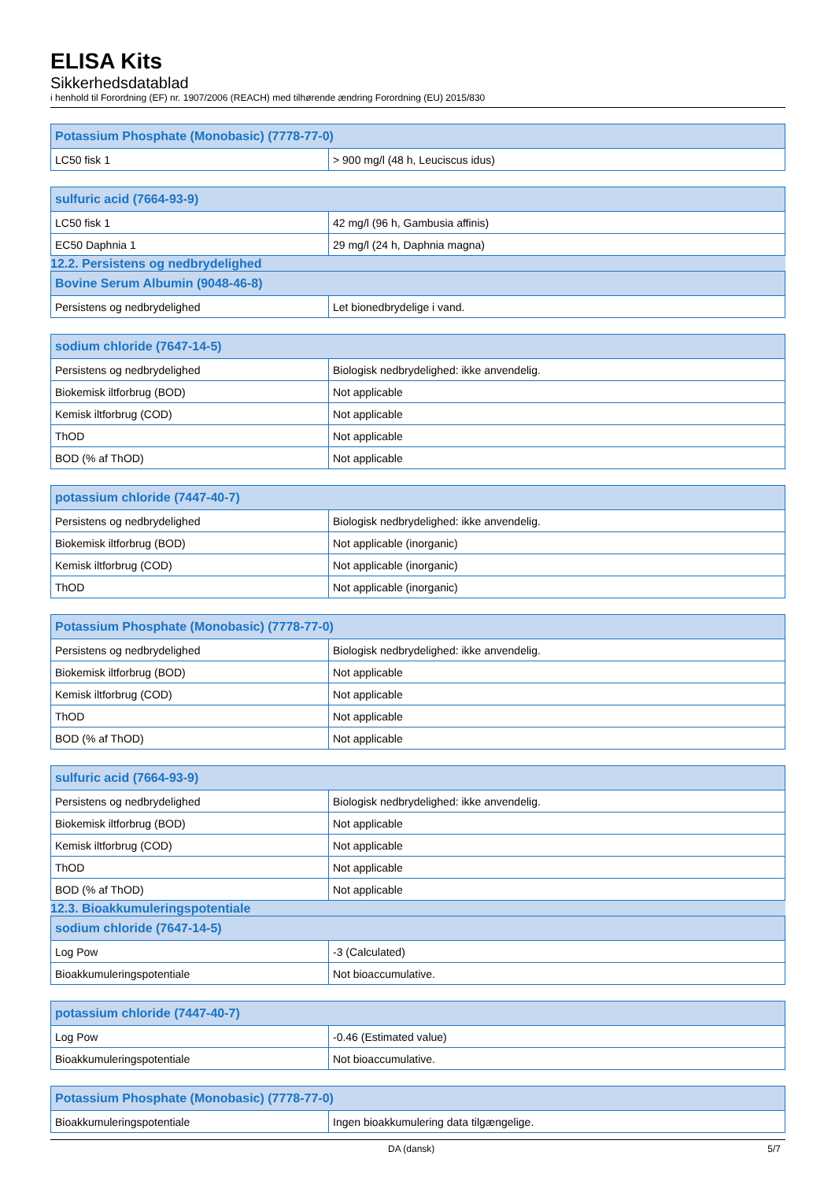ELISA Kits
Sikkerhedsdatablad
i henhold til Forordning (EF) nr. 1907/2006 (REACH) med tilhørende ændring Forordning (EU) 2015/830
| Potassium Phosphate (Monobasic) (7778-77-0) | |
| --- | --- |
| LC50 fisk 1 | > 900 mg/l (48 h, Leuciscus idus) |
| sulfuric acid (7664-93-9) | |
| --- | --- |
| LC50 fisk 1 | 42 mg/l (96 h, Gambusia affinis) |
| EC50 Daphnia 1 | 29 mg/l (24 h, Daphnia magna) |
12.2. Persistens og nedbrydelighed
| Bovine Serum Albumin (9048-46-8) | |
| --- | --- |
| Persistens og nedbrydelighed | Let bionedbrydelige i vand. |
| sodium chloride (7647-14-5) | |
| --- | --- |
| Persistens og nedbrydelighed | Biologisk nedbrydelighed: ikke anvendelig. |
| Biokemisk iltforbrug (BOD) | Not applicable |
| Kemisk iltforbrug (COD) | Not applicable |
| ThOD | Not applicable |
| BOD (% af ThOD) | Not applicable |
| potassium chloride (7447-40-7) | |
| --- | --- |
| Persistens og nedbrydelighed | Biologisk nedbrydelighed: ikke anvendelig. |
| Biokemisk iltforbrug (BOD) | Not applicable (inorganic) |
| Kemisk iltforbrug (COD) | Not applicable (inorganic) |
| ThOD | Not applicable (inorganic) |
| Potassium Phosphate (Monobasic) (7778-77-0) | |
| --- | --- |
| Persistens og nedbrydelighed | Biologisk nedbrydelighed: ikke anvendelig. |
| Biokemisk iltforbrug (BOD) | Not applicable |
| Kemisk iltforbrug (COD) | Not applicable |
| ThOD | Not applicable |
| BOD (% af ThOD) | Not applicable |
| sulfuric acid (7664-93-9) | |
| --- | --- |
| Persistens og nedbrydelighed | Biologisk nedbrydelighed: ikke anvendelig. |
| Biokemisk iltforbrug (BOD) | Not applicable |
| Kemisk iltforbrug (COD) | Not applicable |
| ThOD | Not applicable |
| BOD (% af ThOD) | Not applicable |
12.3. Bioakkumuleringspotentiale
| sodium chloride (7647-14-5) | |
| --- | --- |
| Log Pow | -3 (Calculated) |
| Bioakkumuleringspotentiale | Not bioaccumulative. |
| potassium chloride (7447-40-7) | |
| --- | --- |
| Log Pow | -0.46 (Estimated value) |
| Bioakkumuleringspotentiale | Not bioaccumulative. |
| Potassium Phosphate (Monobasic) (7778-77-0) | |
| --- | --- |
| Bioakkumuleringspotentiale | Ingen bioakkumulering data tilgængelige. |
DA (dansk) 5/7